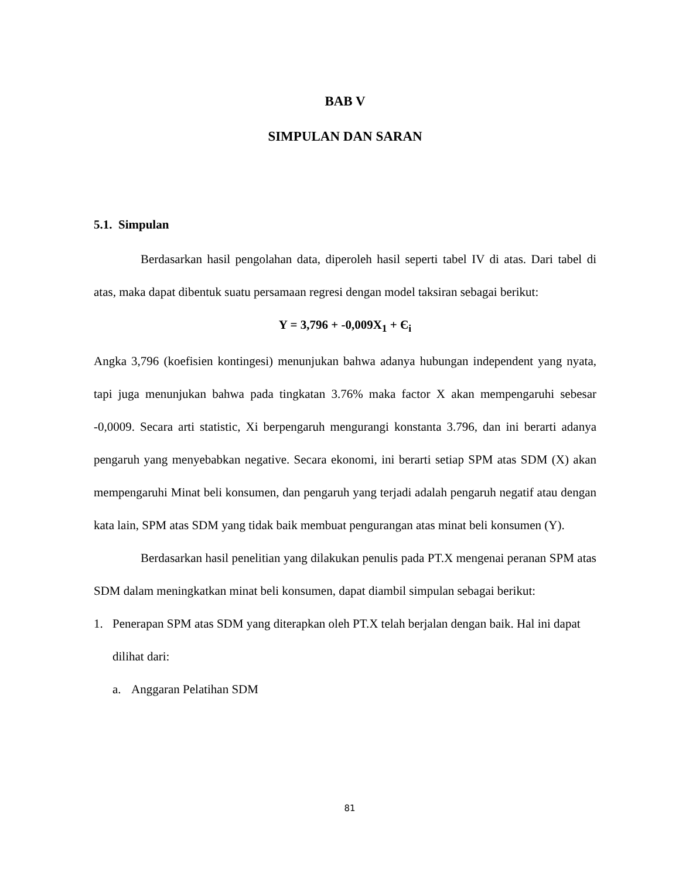BAB V
SIMPULAN DAN SARAN
5.1. Simpulan
Berdasarkan hasil pengolahan data, diperoleh hasil seperti tabel IV di atas. Dari tabel di atas, maka dapat dibentuk suatu persamaan regresi dengan model taksiran sebagai berikut:
Y = 3,796 + -0,009X<sub>1</sub> + Є<sub>i</sub>
Angka 3,796 (koefisien kontingesi) menunjukan bahwa adanya hubungan independent yang nyata, tapi juga menunjukan bahwa pada tingkatan 3.76% maka factor X akan mempengaruhi sebesar -0,0009. Secara arti statistic, Xi berpengaruh mengurangi konstanta 3.796, dan ini berarti adanya pengaruh yang menyebabkan negative. Secara ekonomi, ini berarti setiap SPM atas SDM (X) akan mempengaruhi Minat beli konsumen, dan pengaruh yang terjadi adalah pengaruh negatif atau dengan kata lain, SPM atas SDM yang tidak baik membuat pengurangan atas minat beli konsumen (Y).
Berdasarkan hasil penelitian yang dilakukan penulis pada PT.X mengenai peranan SPM atas SDM dalam meningkatkan minat beli konsumen, dapat diambil simpulan sebagai berikut:
1. Penerapan SPM atas SDM yang diterapkan oleh PT.X telah berjalan dengan baik. Hal ini dapat dilihat dari:
a. Anggaran Pelatihan SDM
81